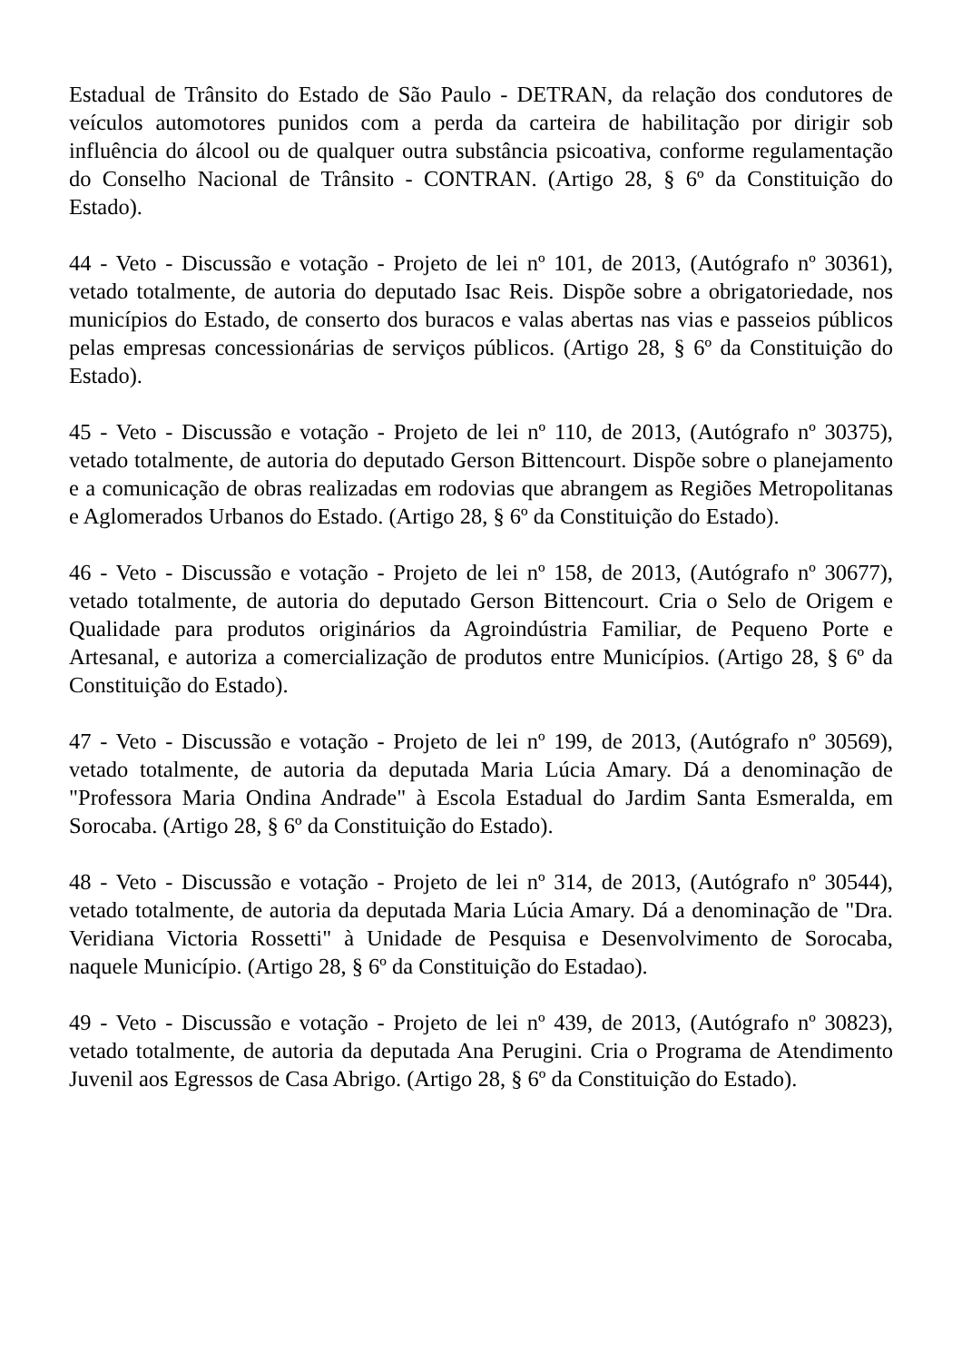Estadual de Trânsito do Estado de São Paulo - DETRAN, da relação dos condutores de veículos automotores punidos com a perda da carteira de habilitação por dirigir sob influência do álcool ou de qualquer outra substância psicoativa, conforme regulamentação do Conselho Nacional de Trânsito - CONTRAN. (Artigo 28, § 6º da Constituição do Estado).
44 - Veto - Discussão e votação - Projeto de lei nº 101, de 2013, (Autógrafo nº 30361), vetado totalmente, de autoria do deputado Isac Reis. Dispõe sobre a obrigatoriedade, nos municípios do Estado, de conserto dos buracos e valas abertas nas vias e passeios públicos pelas empresas concessionárias de serviços públicos. (Artigo 28, § 6º da Constituição do Estado).
45 - Veto - Discussão e votação - Projeto de lei nº 110, de 2013, (Autógrafo nº 30375), vetado totalmente, de autoria do deputado Gerson Bittencourt. Dispõe sobre o planejamento e a comunicação de obras realizadas em rodovias que abrangem as Regiões Metropolitanas e Aglomerados Urbanos do Estado. (Artigo 28, § 6º da Constituição do Estado).
46 - Veto - Discussão e votação - Projeto de lei nº 158, de 2013, (Autógrafo nº 30677), vetado totalmente, de autoria do deputado Gerson Bittencourt. Cria o Selo de Origem e Qualidade para produtos originários da Agroindústria Familiar, de Pequeno Porte e Artesanal, e autoriza a comercialização de produtos entre Municípios. (Artigo 28, § 6º da Constituição do Estado).
47 - Veto - Discussão e votação - Projeto de lei nº 199, de 2013, (Autógrafo nº 30569), vetado totalmente, de autoria da deputada Maria Lúcia Amary. Dá a denominação de "Professora Maria Ondina Andrade" à Escola Estadual do Jardim Santa Esmeralda, em Sorocaba. (Artigo 28, § 6º da Constituição do Estado).
48 - Veto - Discussão e votação - Projeto de lei nº 314, de 2013, (Autógrafo nº 30544), vetado totalmente, de autoria da deputada Maria Lúcia Amary. Dá a denominação de "Dra. Veridiana Victoria Rossetti" à Unidade de Pesquisa e Desenvolvimento de Sorocaba, naquele Município. (Artigo 28, § 6º da Constituição do Estadao).
49 - Veto - Discussão e votação - Projeto de lei nº 439, de 2013, (Autógrafo nº 30823), vetado totalmente, de autoria da deputada Ana Perugini. Cria o Programa de Atendimento Juvenil aos Egressos de Casa Abrigo. (Artigo 28, § 6º da Constituição do Estado).